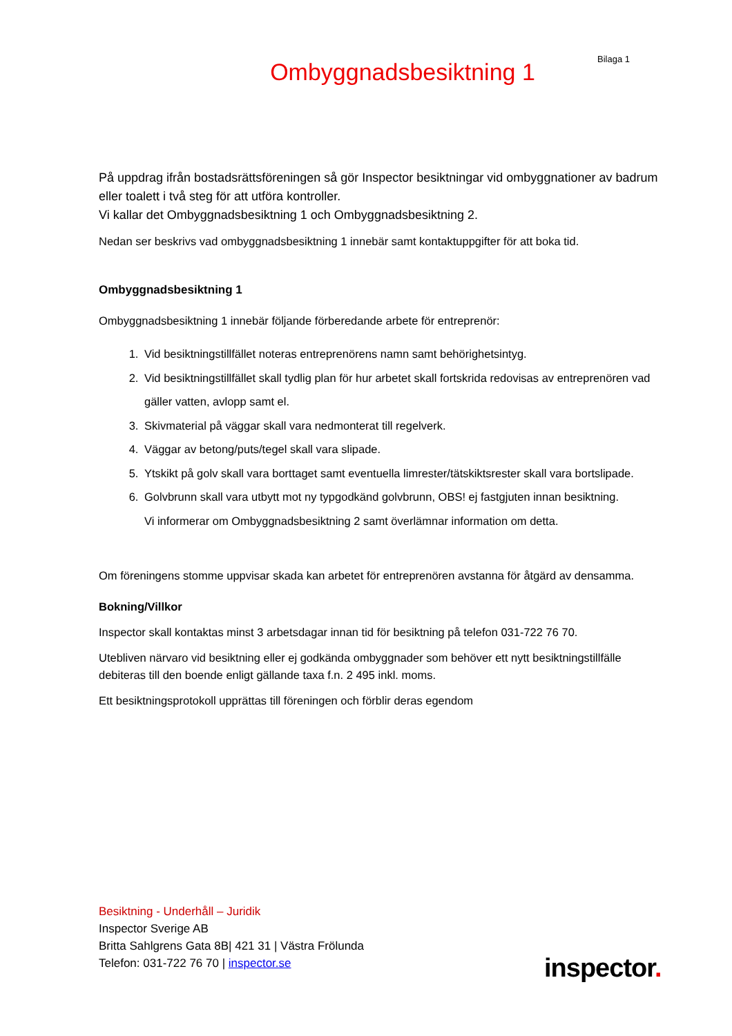Bilaga 1
Ombyggnadsbesiktning 1
På uppdrag ifrån bostadsrättsföreningen så gör Inspector besiktningar vid ombyggnationer av badrum eller toalett i två steg för att utföra kontroller.
Vi kallar det Ombyggnadsbesiktning 1 och Ombyggnadsbesiktning 2.
Nedan ser beskrivs vad ombyggnadsbesiktning 1 innebär samt kontaktuppgifter för att boka tid.
Ombyggnadsbesiktning 1
Ombyggnadsbesiktning 1 innebär följande förberedande arbete för entreprenör:
1. Vid besiktningstillfället noteras entreprenörens namn samt behörighetsintyg.
2. Vid besiktningstillfället skall tydlig plan för hur arbetet skall fortskrida redovisas av entreprenören vad gäller vatten, avlopp samt el.
3. Skivmaterial på väggar skall vara nedmonterat till regelverk.
4. Väggar av betong/puts/tegel skall vara slipade.
5. Ytskikt på golv skall vara borttaget samt eventuella limrester/tätskiktsrester skall vara bortslipade.
6. Golvbrunn skall vara utbytt mot ny typgodkänd golvbrunn, OBS! ej fastgjuten innan besiktning.
Vi informerar om Ombyggnadsbesiktning 2 samt överlämnar information om detta.
Om föreningens stomme uppvisar skada kan arbetet för entreprenören avstanna för åtgärd av densamma.
Bokning/Villkor
Inspector skall kontaktas minst 3 arbetsdagar innan tid för besiktning på telefon 031-722 76 70.
Utebliven närvaro vid besiktning eller ej godkända ombyggnader som behöver ett nytt besiktningstillfälle debiteras till den boende enligt gällande taxa f.n. 2 495 inkl. moms.
Ett besiktningsprotokoll upprättas till föreningen och förblir deras egendom
Besiktning - Underhåll – Juridik
Inspector Sverige AB
Britta Sahlgrens Gata 8B| 421 31 | Västra Frölunda
Telefon: 031-722 76 70 | inspector.se
inspector.